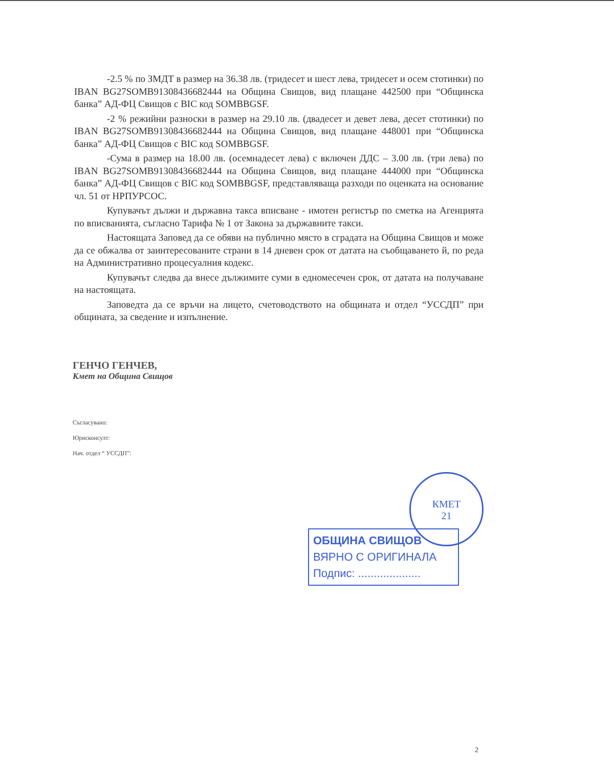-2.5 % по ЗМДТ в размер на 36.38 лв. (тридесет и шест лева, тридесет и осем стотинки) по IBAN BG27SOMB91308436682444 на Община Свищов, вид плащане 442500 при “Общинска банка” АД-ФЦ Свищов с BIC код SOMBBGSF.
-2 % режийни разноски в размер на 29.10 лв. (двадесет и девет лева, десет стотинки) по IBAN BG27SOMB91308436682444 на Община Свищов, вид плащане 448001 при “Общинска банка” АД-ФЦ Свищов с BIC код SOMBBGSF.
-Сума в размер на 18.00 лв. (осемнадесет лева) с включен ДДС – 3.00 лв. (три лева) по IBAN BG27SOMB91308436682444 на Община Свищов, вид плащане 444000 при “Общинска банка” АД-ФЦ Свищов с BIC код SOMBBGSF, представляваща разходи по оценката на основание чл. 51 от НРПУРСОС.
Купувачът дължи и държавна такса вписване - имотен регистър по сметка на Агенцията по вписванията, съгласно Тарифа № 1 от Закона за държавните такси.
Настоящата Заповед да се обяви на публично място в сградата на Община Свищов и може да се обжалва от заинтересованите страни в 14 дневен срок от датата на съобщаването й, по реда на Административно процесуалния кодекс.
Купувачът следва да внесе дължимите суми в едномесечен срок, от датата на получаване на настоящата.
Заповедта да се връчи на лицето, счетоводството на общината и отдел “УССДП” при общината, за сведение и изпълнение.
ГЕНЧО ГЕНЧЕВ,
Кмет на Община Свищов
Съгласувано:
Юрисконсулт:
Нач. отдел “ УССДП”:
КМЕТ
21
ОБЩИНА СВИЩОВ
ВЯРНО С ОРИГИНАЛА
Подпис: ....................
2